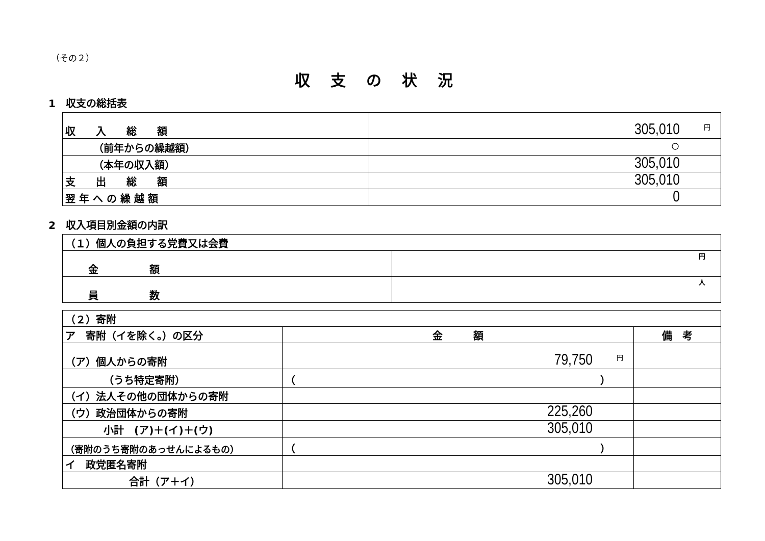（その２）
収支の状況
1　収支の総括表
| 収 入 総 額 | 円 305,010 |
| （前年からの繰越額） | ○ |
| （本年の収入額） | 305,010 |
| 支 出 総 額 | 305,010 |
| 翌 年 へ の 繰 越 額 | 0 |
2　収入項目別金額の内訳
| （１）個人の負担する党費又は会費 | |
| 金 額 | 円 |
| 員 数 | 人 |
| （２）寄附 | | |
| ア 寄附（イを除く。）の区分 | 金 額 | 備 考 |
| （ア）個人からの寄附 | 円 79,750 | |
| （うち特定寄附） | （ ） | |
| （イ）法人その他の団体からの寄附 | | |
| （ウ）政治団体からの寄附 | 225,260 | |
| 小計 (ア)＋(イ)＋(ウ) | 305,010 | |
| （寄附のうち寄附のあっせんによるもの） | （ ） | |
| イ 政党匿名寄附 | | |
| 合計（ア＋イ） | 305,010 | |